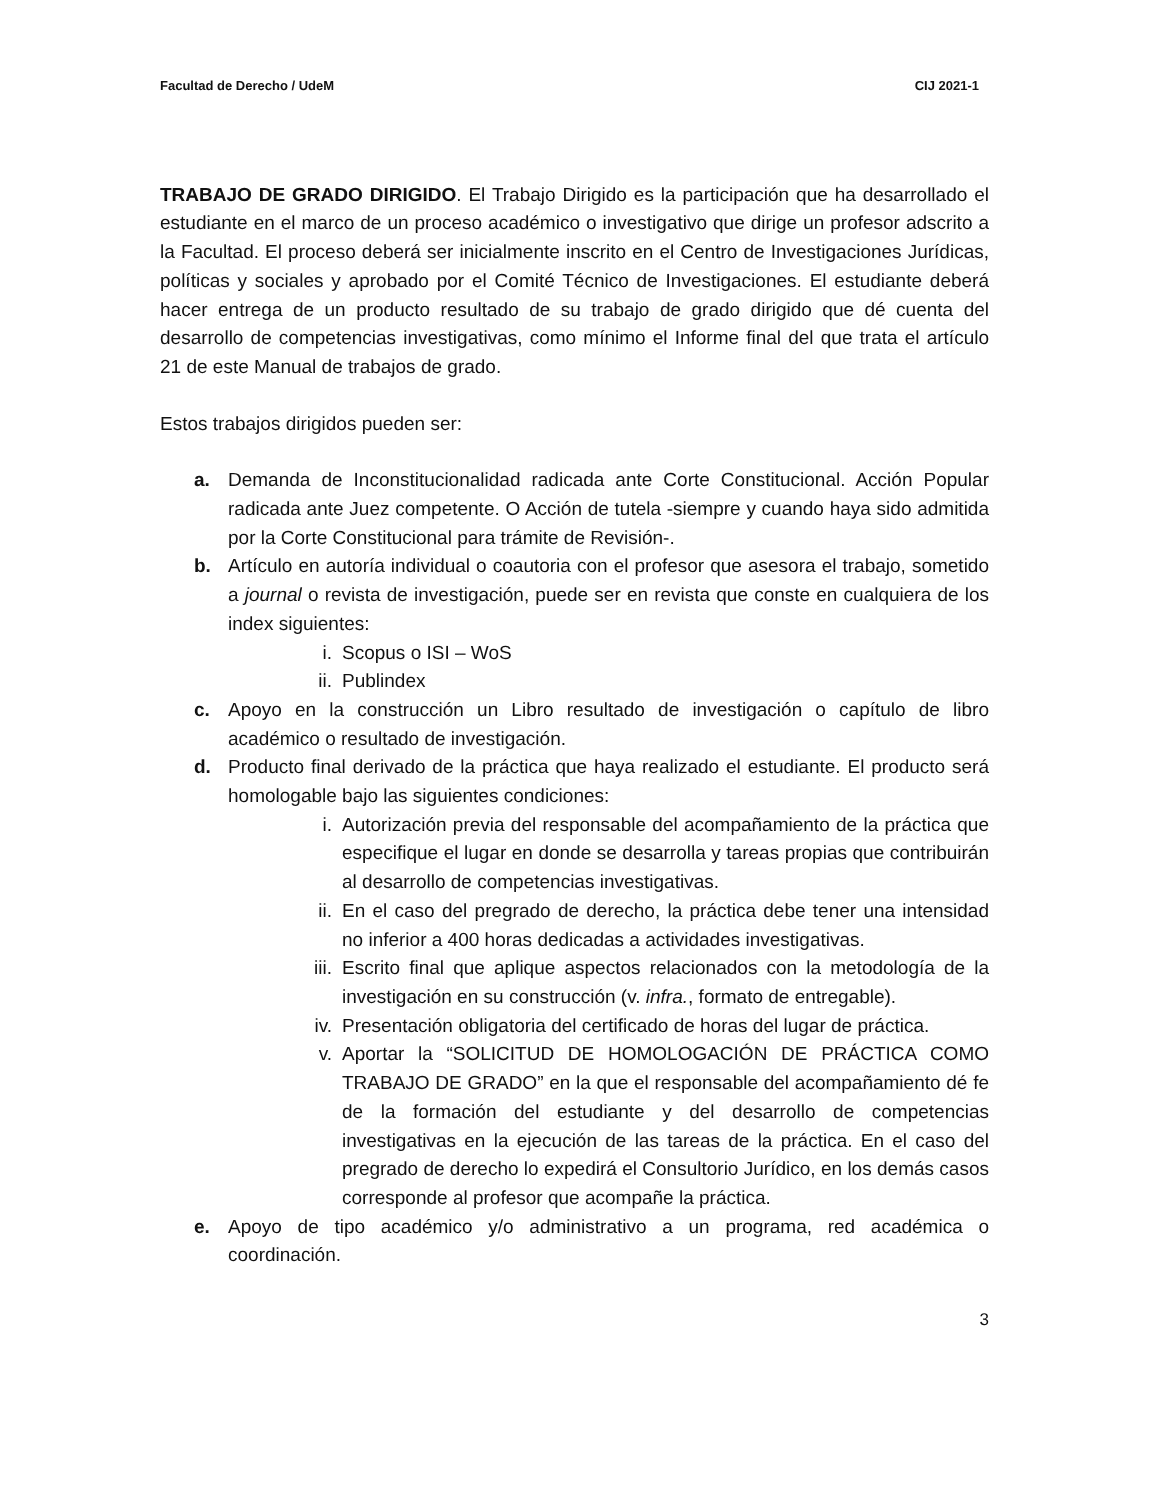Facultad de Derecho / UdeM CIJ 2021-1
TRABAJO DE GRADO DIRIGIDO. El Trabajo Dirigido es la participación que ha desarrollado el estudiante en el marco de un proceso académico o investigativo que dirige un profesor adscrito a la Facultad. El proceso deberá ser inicialmente inscrito en el Centro de Investigaciones Jurídicas, políticas y sociales y aprobado por el Comité Técnico de Investigaciones. El estudiante deberá hacer entrega de un producto resultado de su trabajo de grado dirigido que dé cuenta del desarrollo de competencias investigativas, como mínimo el Informe final del que trata el artículo 21 de este Manual de trabajos de grado.
Estos trabajos dirigidos pueden ser:
a. Demanda de Inconstitucionalidad radicada ante Corte Constitucional. Acción Popular radicada ante Juez competente. O Acción de tutela -siempre y cuando haya sido admitida por la Corte Constitucional para trámite de Revisión-.
b. Artículo en autoría individual o coautoria con el profesor que asesora el trabajo, sometido a journal o revista de investigación, puede ser en revista que conste en cualquiera de los index siguientes:
i. Scopus o ISI – WoS
ii. Publindex
c. Apoyo en la construcción un Libro resultado de investigación o capítulo de libro académico o resultado de investigación.
d. Producto final derivado de la práctica que haya realizado el estudiante. El producto será homologable bajo las siguientes condiciones:
i. Autorización previa del responsable del acompañamiento de la práctica que especifique el lugar en donde se desarrolla y tareas propias que contribuirán al desarrollo de competencias investigativas.
ii. En el caso del pregrado de derecho, la práctica debe tener una intensidad no inferior a 400 horas dedicadas a actividades investigativas.
iii. Escrito final que aplique aspectos relacionados con la metodología de la investigación en su construcción (v. infra., formato de entregable).
iv. Presentación obligatoria del certificado de horas del lugar de práctica.
v. Aportar la “SOLICITUD DE HOMOLOGACIÓN DE PRÁCTICA COMO TRABAJO DE GRADO” en la que el responsable del acompañamiento dé fe de la formación del estudiante y del desarrollo de competencias investigativas en la ejecución de las tareas de la práctica. En el caso del pregrado de derecho lo expedirá el Consultorio Jurídico, en los demás casos corresponde al profesor que acompañe la práctica.
e. Apoyo de tipo académico y/o administrativo a un programa, red académica o coordinación.
3